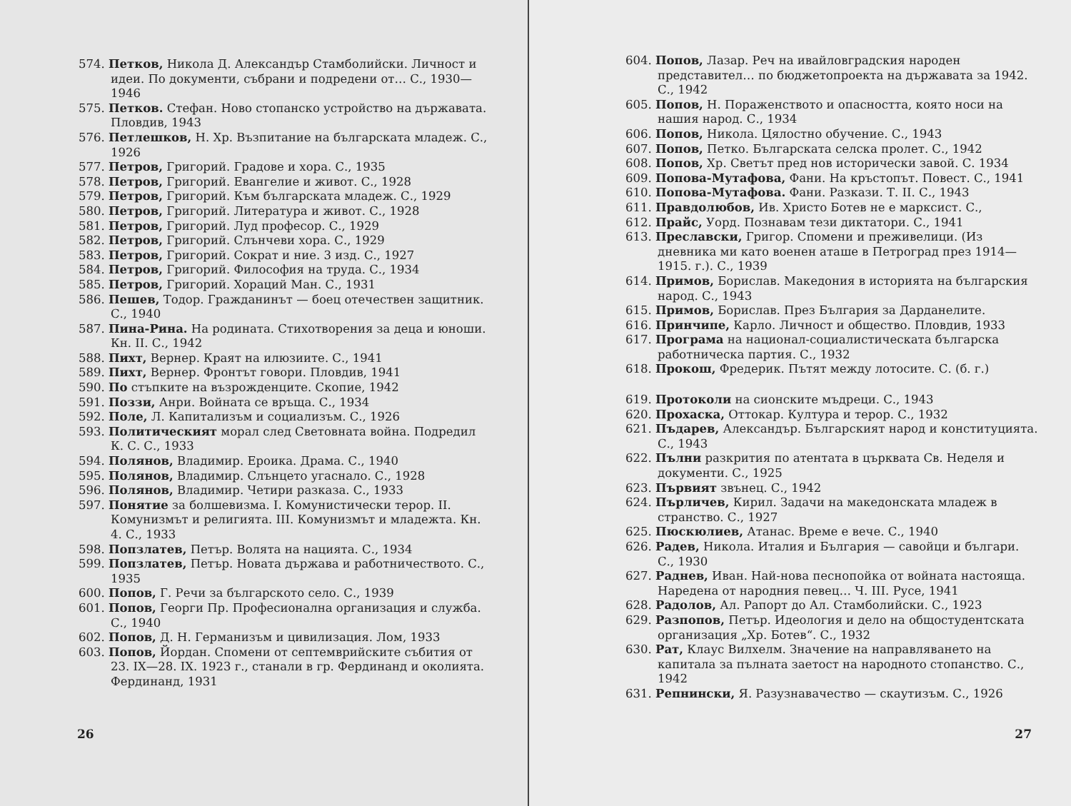574. Петков, Никола Д. Александър Стамболийски. Личност и идеи. По документи, събрани и подредени от… С., 1930—1946
575. Петков. Стефан. Ново стопанско устройство на държавата. Пловдив, 1943
576. Петлешков, Н. Хр. Възпитание на българската младеж. С., 1926
577. Петров, Григорий. Градове и хора. С., 1935
578. Петров, Григорий. Евангелие и живот. С., 1928
579. Петров, Григорий. Към българската младеж. С., 1929
580. Петров, Григорий. Литература и живот. С., 1928
581. Петров, Григорий. Луд професор. С., 1929
582. Петров, Григорий. Слънчеви хора. С., 1929
583. Петров, Григорий. Сократ и ние. 3 изд. С., 1927
584. Петров, Григорий. Философия на труда. С., 1934
585. Петров, Григорий. Хораций Ман. С., 1931
586. Пешев, Тодор. Гражданинът — боец отечествен защитник. С., 1940
587. Пина-Рина. На родината. Стихотворения за деца и юноши. Кн. II. С., 1942
588. Пихт, Вернер. Краят на илюзиите. С., 1941
589. Пихт, Вернер. Фронтът говори. Пловдив, 1941
590. По стъпките на възрожденците. Скопие, 1942
591. Поззи, Анри. Войната се връща. С., 1934
592. Поле, Л. Капитализъм и социализъм. С., 1926
593. Политическият морал след Световната война. Подредил К. С. С., 1933
594. Полянов, Владимир. Ероика. Драма. С., 1940
595. Полянов, Владимир. Слънцето угаснало. С., 1928
596. Полянов, Владимир. Четири разказа. С., 1933
597. Понятие за болшевизма. I. Комунистически терор. II. Комунизмът и религията. III. Комунизмът и младежта. Кн. 4. С., 1933
598. Попзлатев, Петър. Волята на нацията. С., 1934
599. Попзлатев, Петър. Новата държава и работничеството. С., 1935
600. Попов, Г. Речи за българското село. С., 1939
601. Попов, Георги Пр. Професионална организация и служба. С., 1940
602. Попов, Д. Н. Германизъм и цивилизация. Лом, 1933
603. Попов, Йордан. Спомени от септемврийските събития от 23. IX—28. IX. 1923 г., станали в гр. Фердинанд и околията. Фердинанд, 1931
26
604. Попов, Лазар. Реч на ивайловградския народен представител… по бюджетопроекта на държавата за 1942. С., 1942
605. Попов, Н. Пораженството и опасността, която носи на нашия народ. С., 1934
606. Попов, Никола. Цялостно обучение. С., 1943
607. Попов, Петко. Българската селска пролет. С., 1942
608. Попов, Хр. Светът пред нов исторически завой. С. 1934
609. Попова-Мутафова, Фани. На кръстопът. Повест. С., 1941
610. Попова-Мутафова. Фани. Разкази. Т. II. С., 1943
611. Правдолюбов, Ив. Христо Ботев не е марксист. С.,
612. Прайс, Уорд. Познавам тези диктатори. С., 1941
613. Преславски, Григор. Спомени и преживелици. (Из дневника ми като военен аташе в Петроград през 1914—1915. г.). С., 1939
614. Примов, Борислав. Македония в историята на българския народ. С., 1943
615. Примов, Борислав. През България за Дарданелите.
616. Принчипе, Карло. Личност и общество. Пловдив, 1933
617. Програма на национал-социалистическата българска работническа партия. С., 1932
618. Прокош, Фредерик. Пътят между лотосите. С. (б. г.)
619. Протоколи на сионските мъдреци. С., 1943
620. Прохаска, Оттокар. Култура и терор. С., 1932
621. Пъдарев, Александър. Българският народ и конституцията. С., 1943
622. Пълни разкрития по атентата в църквата Св. Неделя и документи. С., 1925
623. Първият звънец. С., 1942
624. Пърличев, Кирил. Задачи на македонската младеж в странство. С., 1927
625. Пюскюлиев, Атанас. Време е вече. С., 1940
626. Радев, Никола. Италия и България — савойци и българи. С., 1930
627. Раднев, Иван. Най-нова песнопойка от войната настояща. Наредена от народния певец… Ч. III. Русе, 1941
628. Радолов, Ал. Рапорт до Ал. Стамболийски. С., 1923
629. Разпопов, Петър. Идеология и дело на общостудентската организация „Хр. Ботев“. С., 1932
630. Рат, Клаус Вилхелм. Значение на направляването на капитала за пълната заетост на народното стопанство. С., 1942
631. Репнински, Я. Разузнавачество — скаутизъм. С., 1926
27